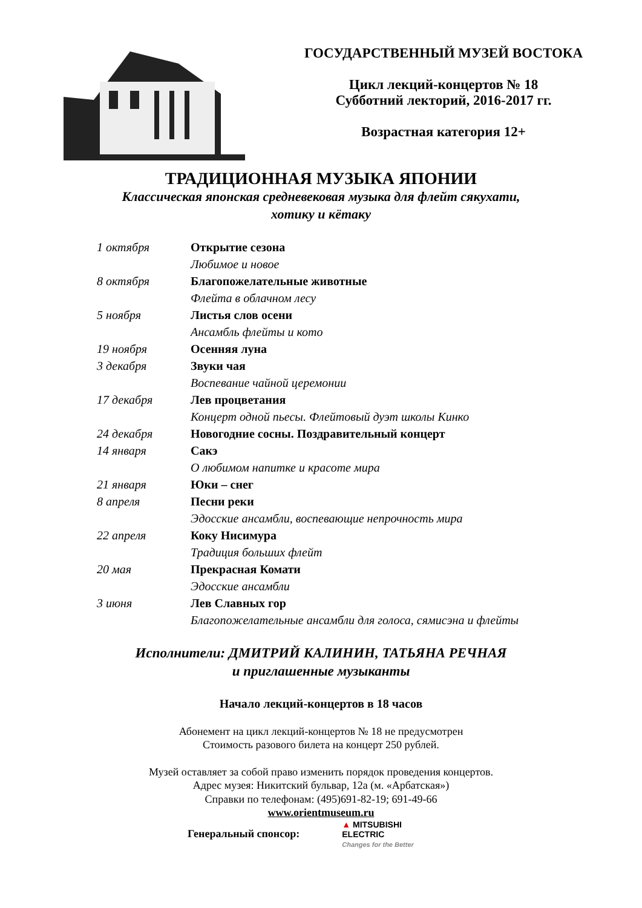ГОСУДАРСТВЕННЫЙ МУЗЕЙ ВОСТОКА
Цикл лекций-концертов № 18
Субботний лекторий, 2016-2017 гг.
Возрастная категория 12+
ТРАДИЦИОННАЯ МУЗЫКА ЯПОНИИ
Классическая японская средневековая музыка для флейт сякухати,
хотику и кётаку
| 1 октября | Открытие сезона |
| | Любимое и новое |
| 8 октября | Благопожелательные животные |
| | Флейта в облачном лесу |
| 5 ноября | Листья слов осени |
| | Ансамбль флейты и кото |
| 19 ноября | Осенняя луна |
| 3 декабря | Звуки чая |
| | Воспевание чайной церемонии |
| 17 декабря | Лев процветания |
| | Концерт одной пьесы. Флейтовый дуэт школы Кинко |
| 24 декабря | Новогодние сосны. Поздравительный концерт |
| 14 января | Сакэ |
| | О любимом напитке и красоте мира |
| 21 января | Юки – снег |
| 8 апреля | Песни реки |
| | Эдосские ансамбли, воспевающие непрочность мира |
| 22 апреля | Коку Нисимура |
| | Традиция больших флейт |
| 20 мая | Прекрасная Комати |
| | Эдосские ансамбли |
| 3 июня | Лев Славных гор |
| | Благопожелательные ансамбли для голоса, сямисэна и флейты |
Исполнители: ДМИТРИЙ КАЛИНИН, ТАТЬЯНА РЕЧНАЯ
и приглашенные музыканты
Начало лекций-концертов в 18 часов
Абонемент на цикл лекций-концертов № 18 не предусмотрен
Стоимость разового билета на концерт 250 рублей.
Музей оставляет за собой право изменить порядок проведения концертов.
Адрес музея: Никитский бульвар, 12а (м. «Арбатская»)
Справки по телефонам: (495)691-82-19; 691-49-66
www.orientmuseum.ru
Генеральный спонсор:
▲ MITSUBISHI
ELECTRIC
Changes for the Better